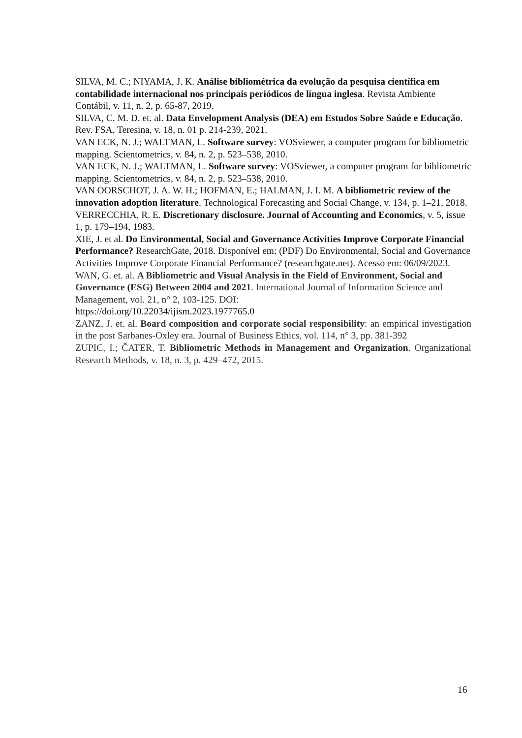SILVA, M. C.; NIYAMA, J. K. Análise bibliométrica da evolução da pesquisa científica em contabilidade internacional nos principais periódicos de língua inglesa. Revista Ambiente Contábil, v. 11, n. 2, p. 65-87, 2019.
SILVA, C. M. D. et. al. Data Envelopment Analysis (DEA) em Estudos Sobre Saúde e Educação. Rev. FSA, Teresina, v. 18, n. 01 p. 214-239, 2021.
VAN ECK, N. J.; WALTMAN, L. Software survey: VOSviewer, a computer program for bibliometric mapping. Scientometrics, v. 84, n. 2, p. 523–538, 2010.
VAN ECK, N. J.; WALTMAN, L. Software survey: VOSviewer, a computer program for bibliometric mapping. Scientometrics, v. 84, n. 2, p. 523–538, 2010.
VAN OORSCHOT, J. A. W. H.; HOFMAN, E.; HALMAN, J. I. M. A bibliometric review of the innovation adoption literature. Technological Forecasting and Social Change, v. 134, p. 1–21, 2018.
VERRECCHIA, R. E. Discretionary disclosure. Journal of Accounting and Economics, v. 5, issue 1, p. 179–194, 1983.
XIE, J. et al. Do Environmental, Social and Governance Activities Improve Corporate Financial Performance? ResearchGate, 2018. Disponível em: (PDF) Do Environmental, Social and Governance Activities Improve Corporate Financial Performance? (researchgate.net). Acesso em: 06/09/2023.
WAN, G. et. al. A Bibliometric and Visual Analysis in the Field of Environment, Social and Governance (ESG) Between 2004 and 2021. International Journal of Information Science and Management, vol. 21, n° 2, 103-125. DOI:
https://doi.org/10.22034/ijism.2023.1977765.0
ZANZ, J. et. al. Board composition and corporate social responsibility: an empirical investigation in the post Sarbanes-Oxley era. Journal of Business Ethics, vol. 114, n° 3, pp. 381-392
ZUPIC, I.; ČATER, T. Bibliometric Methods in Management and Organization. Organizational Research Methods, v. 18, n. 3, p. 429–472, 2015.
16